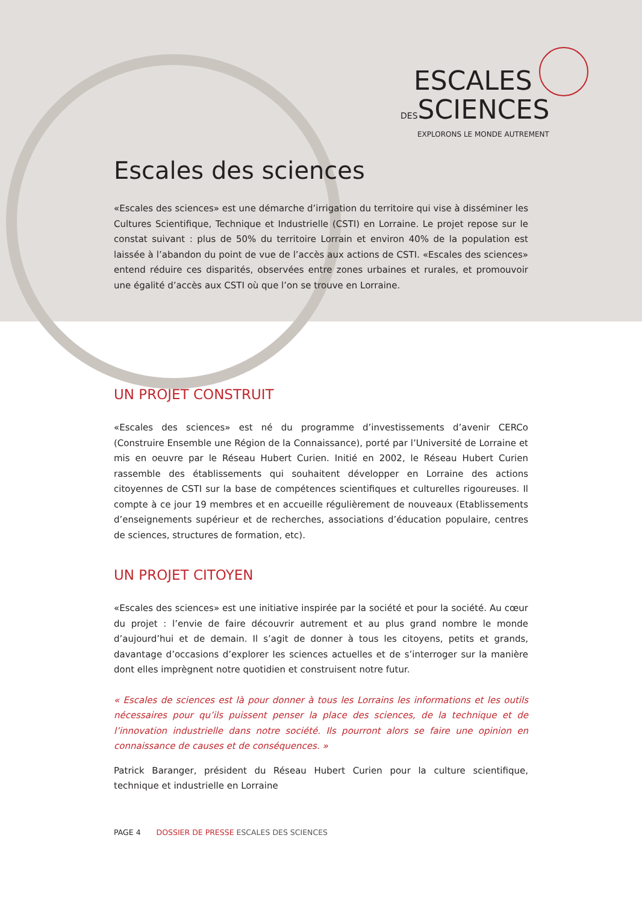ESCALES
DESSCIENCES
EXPLORONS LE MONDE AUTREMENT
Escales des sciences
«Escales des sciences» est une démarche d’irrigation du territoire qui vise à disséminer les Cultures Scientifique, Technique et Industrielle (CSTI) en Lorraine. Le projet repose sur le constat suivant : plus de 50% du territoire Lorrain et environ 40% de la population est laissée à l’abandon du point de vue de l’accès aux actions de CSTI. «Escales des sciences» entend réduire ces disparités, observées entre zones urbaines et rurales, et promouvoir une égalité d’accès aux CSTI où que l’on se trouve en Lorraine.
UN PROJET CONSTRUIT
«Escales des sciences» est né du programme d’investissements d’avenir CERCo (Construire Ensemble une Région de la Connaissance), porté par l’Université de Lorraine et mis en oeuvre par le Réseau Hubert Curien. Initié en 2002, le Réseau Hubert Curien rassemble des établissements qui souhaitent développer en Lorraine des actions citoyennes de CSTI sur la base de compétences scientifiques et culturelles rigoureuses. Il compte à ce jour 19 membres et en accueille régulièrement de nouveaux (Etablissements d’enseignements supérieur et de recherches, associations d’éducation populaire, centres de sciences, structures de formation, etc).
UN PROJET CITOYEN
«Escales des sciences» est une initiative inspirée par la société et pour la société. Au cœur du projet : l’envie de faire découvrir autrement et au plus grand nombre le monde d’aujourd’hui et de demain. Il s’agit de donner à tous les citoyens, petits et grands, davantage d’occasions d’explorer les sciences actuelles et de s’interroger sur la manière dont elles imprègnent notre quotidien et construisent notre futur.
« Escales de sciences est là pour donner à tous les Lorrains les informations et les outils nécessaires pour qu’ils puissent penser la place des sciences, de la technique et de l’innovation industrielle dans notre société. Ils pourront alors se faire une opinion en connaissance de causes et de conséquences. »
Patrick Baranger, président du Réseau Hubert Curien pour la culture scientifique, technique et industrielle en Lorraine
PAGE 4 DOSSIER DE PRESSE ESCALES DES SCIENCES